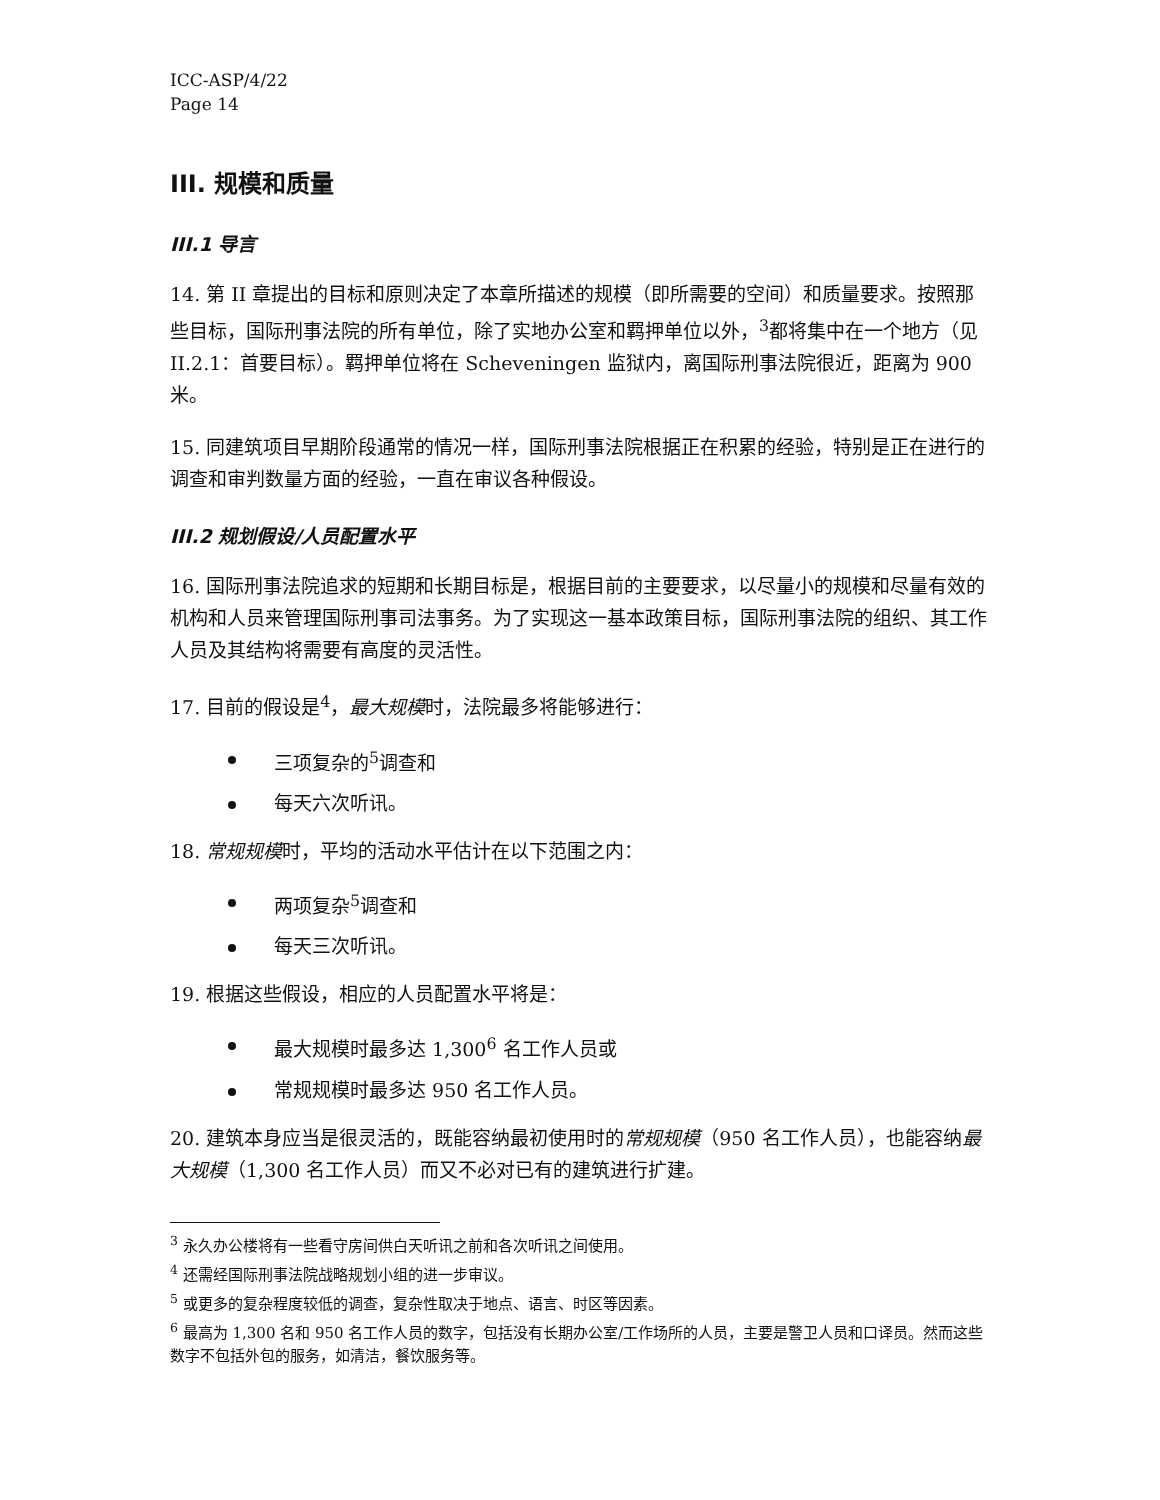ICC-ASP/4/22
Page 14
III. 规模和质量
III.1 导言
14. 第 II 章提出的目标和原则决定了本章所描述的规模（即所需要的空间）和质量要求。按照那些目标，国际刑事法院的所有单位，除了实地办公室和羁押单位以外，<sup>3</sup>都将集中在一个地方（见 II.2.1：首要目标）。羁押单位将在 Scheveningen 监狱内，离国际刑事法院很近，距离为 900 米。
15. 同建筑项目早期阶段通常的情况一样，国际刑事法院根据正在积累的经验，特别是正在进行的调查和审判数量方面的经验，一直在审议各种假设。
III.2 规划假设/人员配置水平
16. 国际刑事法院追求的短期和长期目标是，根据目前的主要要求，以尽量小的规模和尽量有效的机构和人员来管理国际刑事司法事务。为了实现这一基本政策目标，国际刑事法院的组织、其工作人员及其结构将需要有高度的灵活性。
17. 目前的假设是<sup>4</sup>，最大规模时，法院最多将能够进行：
三项复杂的<sup>5</sup>调查和
每天六次听讯。
18. 常规规模时，平均的活动水平估计在以下范围之内：
两项复杂<sup>5</sup>调查和
每天三次听讯。
19. 根据这些假设，相应的人员配置水平将是：
最大规模时最多达 1,300<sup>6</sup> 名工作人员或
常规规模时最多达 950 名工作人员。
20. 建筑本身应当是很灵活的，既能容纳最初使用时的常规规模（950 名工作人员），也能容纳最大规模（1,300 名工作人员）而又不必对已有的建筑进行扩建。
<sup>3</sup> 永久办公楼将有一些看守房间供白天听讯之前和各次听讯之间使用。
<sup>4</sup> 还需经国际刑事法院战略规划小组的进一步审议。
<sup>5</sup> 或更多的复杂程度较低的调查，复杂性取决于地点、语言、时区等因素。
<sup>6</sup> 最高为 1,300 名和 950 名工作人员的数字，包括没有长期办公室/工作场所的人员，主要是警卫人员和口译员。然而这些数字不包括外包的服务，如清洁，餐饮服务等。